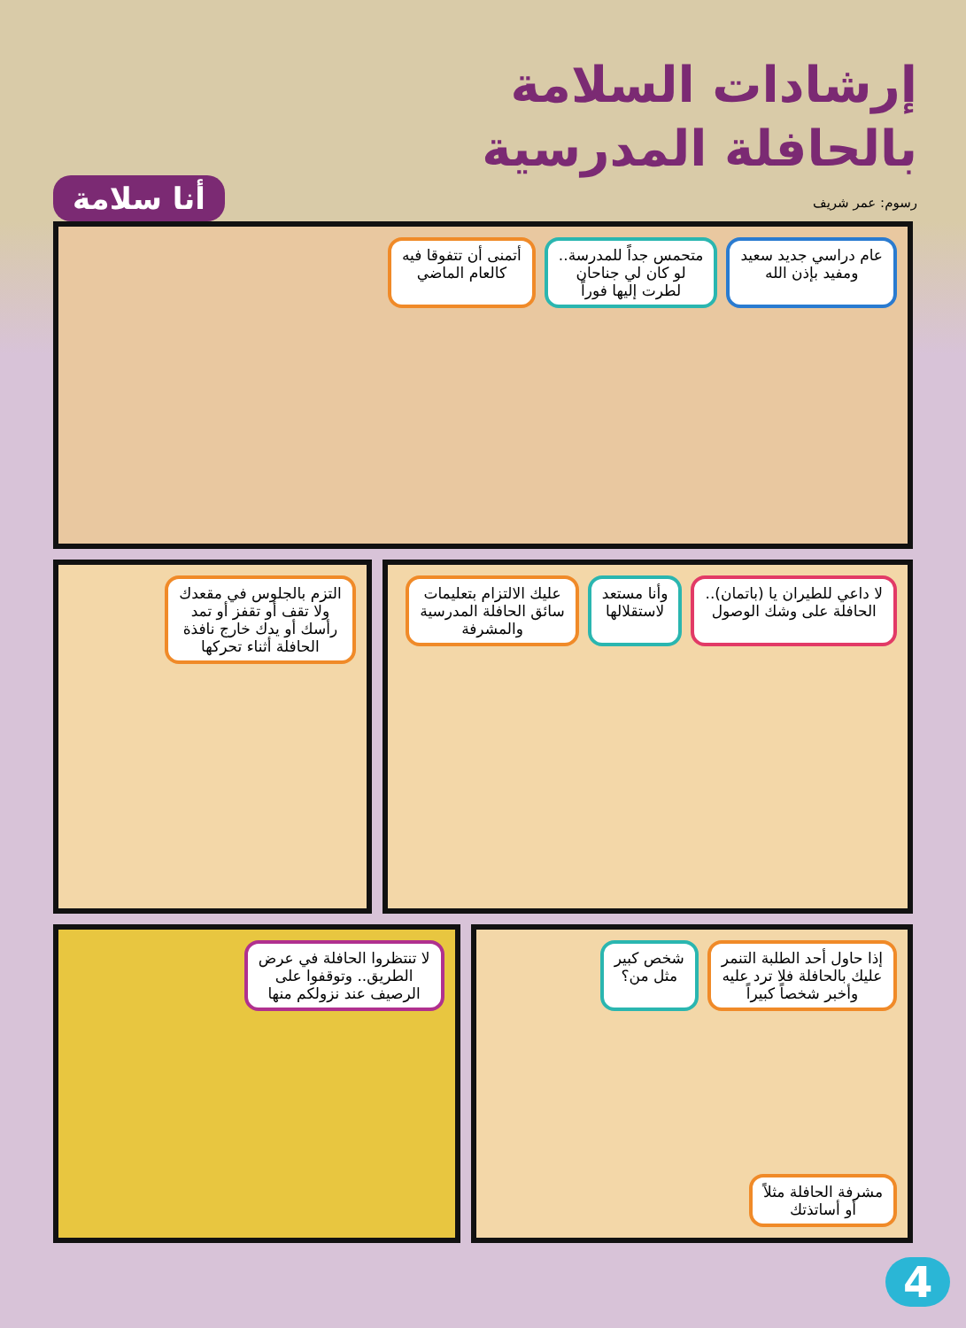إرشادات السلامة
بالحافلة المدرسية
أنا سلامة
رسوم: عمر شريف
عام دراسي جديد سعيد
ومفيد بإذن الله
متحمس جداً للمدرسة..
لو كان لي جناحان
لطرت إليها فوراً
أتمنى أن تتفوقا فيه
كالعام الماضي
لا داعي للطيران يا (باتمان)..
الحافلة على وشك الوصول
وأنا مستعد
لاستقلالها
عليك الالتزام بتعليمات
سائق الحافلة المدرسية
والمشرفة
التزم بالجلوس في مقعدك
ولا تقف أو تقفز أو تمد
رأسك أو يدك خارج نافذة
الحافلة أثناء تحركها
إذا حاول أحد الطلبة التنمر
عليك بالحافلة فلا ترد عليه
وأخبر شخصاً كبيراً
شخص كبير
مثل من؟
مشرفة الحافلة مثلاً
أو أساتذتك
لا تنتظروا الحافلة في عرض
الطريق.. وتوقفوا على
الرصيف عند نزولكم منها
4